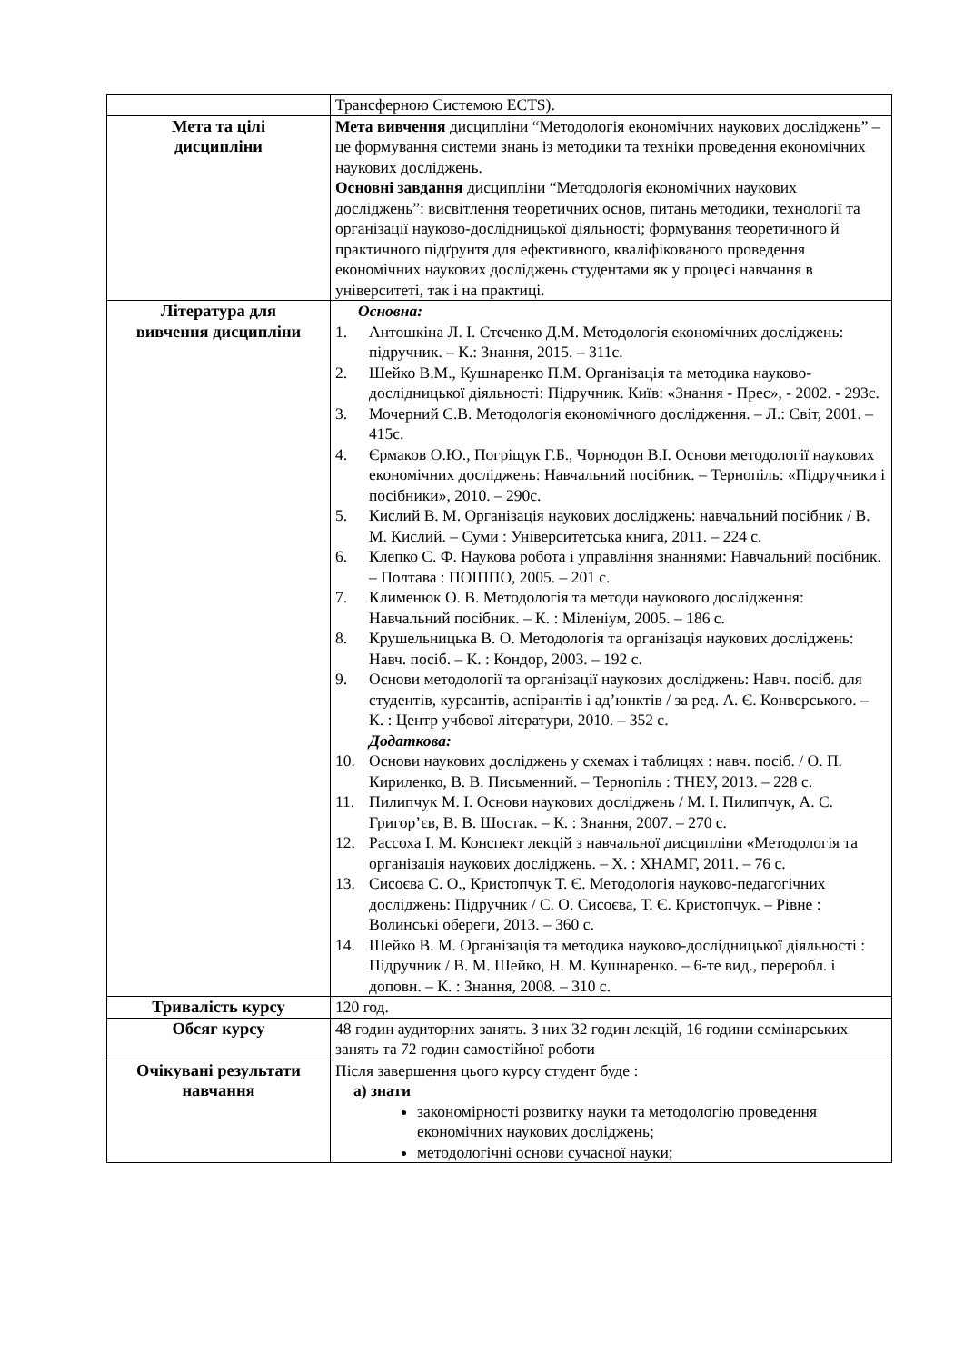| | Трансферною Системою ECTS). |
| Мета та цілі дисципліни | Мета вивчення дисципліни “Методологія економічних наукових досліджень” – це формування системи знань із методики та техніки проведення економічних наукових досліджень. Основні завдання дисципліни “Методологія економічних наукових досліджень”: висвітлення теоретичних основ, питань методики, технології та організації науково-дослідницької діяльності; формування теоретичного й практичного підґрунтя для ефективного, кваліфікованого проведення економічних наукових досліджень студентами як у процесі навчання в університеті, так і на практиці. |
| Література для вивчення дисципліни | Основна: 1. Антошкіна Л. І. Стеченко Д.М. Методологія економічних досліджень: підручник. – К.: Знання, 2015. – 311с. 2. Шейко В.М., Кушнаренко П.М. Організація та методика науково-дослідницької діяльності: Підручник. Київ: «Знання - Прес», - 2002. - 293с. 3. Мочерний С.В. Методологія економічного дослідження. – Л.: Світ, 2001. – 415с. 4. Єрмаков О.Ю., Погріщук Г.Б., Чорнодон В.І. Основи методології наукових економічних досліджень: Навчальний посібник. – Тернопіль: «Підручники і посібники», 2010. – 290с. 5. Кислий В. М. Організація наукових досліджень: навчальний посібник / В. М. Кислий. – Суми : Університетська книга, 2011. – 224 с. 6. Клепко С. Ф. Наукова робота і управління знаннями: Навчальний посібник. – Полтава : ПОІППО, 2005. – 201 с. 7. Клименюк О. В. Методологія та методи наукового дослідження: Навчальний посібник. – К. : Міленіум, 2005. – 186 с. 8. Крушельницька В. О. Методологія та організація наукових досліджень: Навч. посіб. – К. : Кондор, 2003. – 192 с. 9. Основи методології та організації наукових досліджень: Навч. посіб. для студентів, курсантів, аспірантів і ад’юнктів / за ред. А. Є. Конверського. – К. : Центр учбової літератури, 2010. – 352 с. Додаткова: 10. Основи наукових досліджень у схемах і таблицях : навч. посіб. / О. П. Кириленко, В. В. Письменний. – Тернопіль : ТНЕУ, 2013. – 228 с. 11. Пилипчук М. І. Основи наукових досліджень / М. І. Пилипчук, А. С. Григор’єв, В. В. Шостак. – К. : Знання, 2007. – 270 с. 12. Рассоха І. М. Конспект лекцій з навчальної дисципліни «Методологія та організація наукових досліджень. – Х. : ХНАМГ, 2011. – 76 с. 13. Сисоєва С. О., Кристопчук Т. Є. Методологія науково-педагогічних досліджень: Підручник / С. О. Сисоєва, Т. Є. Кристопчук. – Рівне : Волинські обереги, 2013. – 360 с. 14. Шейко В. М. Організація та методика науково-дослідницької діяльності : Підручник / В. М. Шейко, Н. М. Кушнаренко. – 6-те вид., переробл. і доповн. – К. : Знання, 2008. – 310 с. |
| Тривалість курсу | 120 год. |
| Обсяг курсу | 48 годин аудиторних занять. З них 32 годин лекцій, 16 години семінарських занять та 72 годин самостійної роботи |
| Очікувані результати навчання | Після завершення цього курсу студент буде : а) знати закономірності розвитку науки та методологію проведення економічних наукових досліджень; методологічні основи сучасної науки; |